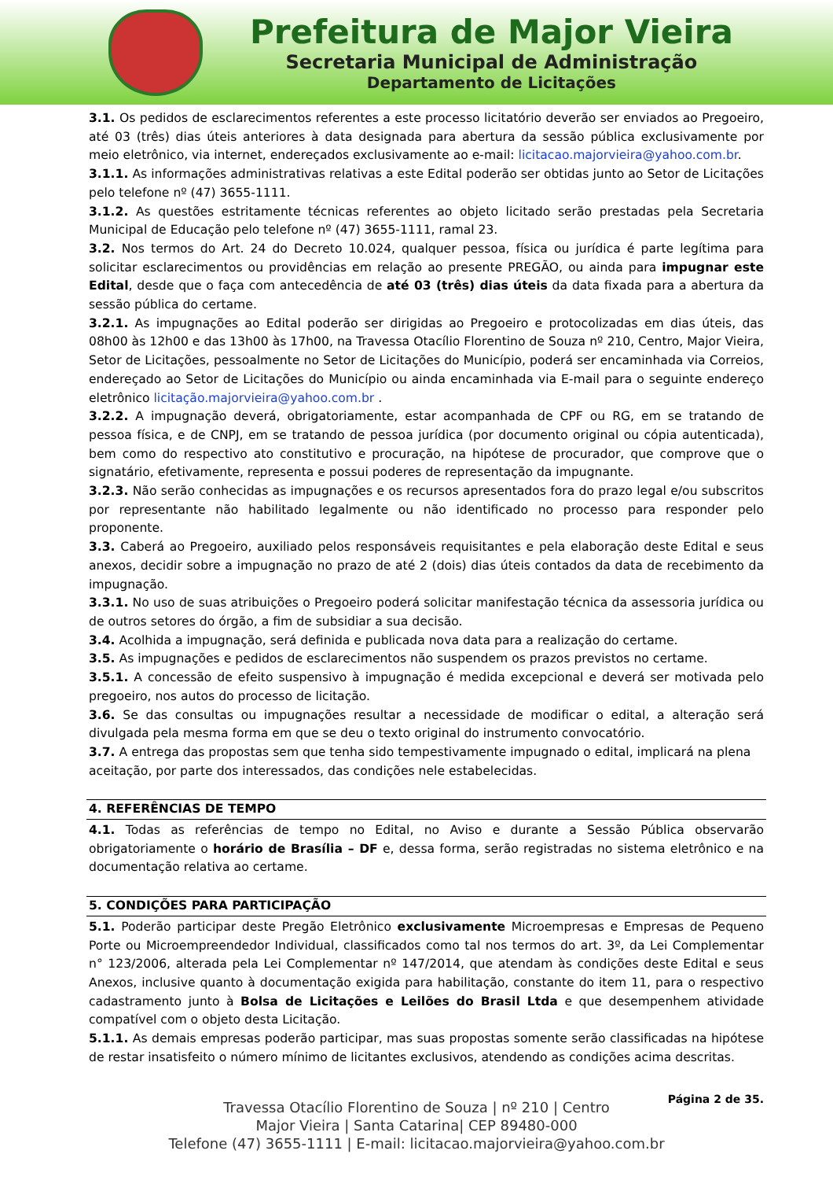Prefeitura de Major Vieira
Secretaria Municipal de Administração
Departamento de Licitações
3.1. Os pedidos de esclarecimentos referentes a este processo licitatório deverão ser enviados ao Pregoeiro, até 03 (três) dias úteis anteriores à data designada para abertura da sessão pública exclusivamente por meio eletrônico, via internet, endereçados exclusivamente ao e-mail: licitacao.majorvieira@yahoo.com.br.
3.1.1. As informações administrativas relativas a este Edital poderão ser obtidas junto ao Setor de Licitações pelo telefone nº (47) 3655-1111.
3.1.2. As questões estritamente técnicas referentes ao objeto licitado serão prestadas pela Secretaria Municipal de Educação pelo telefone nº (47) 3655-1111, ramal 23.
3.2. Nos termos do Art. 24 do Decreto 10.024, qualquer pessoa, física ou jurídica é parte legítima para solicitar esclarecimentos ou providências em relação ao presente PREGÃO, ou ainda para impugnar este Edital, desde que o faça com antecedência de até 03 (três) dias úteis da data fixada para a abertura da sessão pública do certame.
3.2.1. As impugnações ao Edital poderão ser dirigidas ao Pregoeiro e protocolizadas em dias úteis, das 08h00 às 12h00 e das 13h00 às 17h00, na Travessa Otacílio Florentino de Souza nº 210, Centro, Major Vieira, Setor de Licitações, pessoalmente no Setor de Licitações do Município, poderá ser encaminhada via Correios, endereçado ao Setor de Licitações do Município ou ainda encaminhada via E-mail para o seguinte endereço eletrônico licitação.majorvieira@yahoo.com.br .
3.2.2. A impugnação deverá, obrigatoriamente, estar acompanhada de CPF ou RG, em se tratando de pessoa física, e de CNPJ, em se tratando de pessoa jurídica (por documento original ou cópia autenticada), bem como do respectivo ato constitutivo e procuração, na hipótese de procurador, que comprove que o signatário, efetivamente, representa e possui poderes de representação da impugnante.
3.2.3. Não serão conhecidas as impugnações e os recursos apresentados fora do prazo legal e/ou subscritos por representante não habilitado legalmente ou não identificado no processo para responder pelo proponente.
3.3. Caberá ao Pregoeiro, auxiliado pelos responsáveis requisitantes e pela elaboração deste Edital e seus anexos, decidir sobre a impugnação no prazo de até 2 (dois) dias úteis contados da data de recebimento da impugnação.
3.3.1. No uso de suas atribuições o Pregoeiro poderá solicitar manifestação técnica da assessoria jurídica ou de outros setores do órgão, a fim de subsidiar a sua decisão.
3.4. Acolhida a impugnação, será definida e publicada nova data para a realização do certame.
3.5. As impugnações e pedidos de esclarecimentos não suspendem os prazos previstos no certame.
3.5.1. A concessão de efeito suspensivo à impugnação é medida excepcional e deverá ser motivada pelo pregoeiro, nos autos do processo de licitação.
3.6. Se das consultas ou impugnações resultar a necessidade de modificar o edital, a alteração será divulgada pela mesma forma em que se deu o texto original do instrumento convocatório.
3.7. A entrega das propostas sem que tenha sido tempestivamente impugnado o edital, implicará na plena aceitação, por parte dos interessados, das condições nele estabelecidas.
4. REFERÊNCIAS DE TEMPO
4.1. Todas as referências de tempo no Edital, no Aviso e durante a Sessão Pública observarão obrigatoriamente o horário de Brasília – DF e, dessa forma, serão registradas no sistema eletrônico e na documentação relativa ao certame.
5. CONDIÇÕES PARA PARTICIPAÇÃO
5.1. Poderão participar deste Pregão Eletrônico exclusivamente Microempresas e Empresas de Pequeno Porte ou Microempreendedor Individual, classificados como tal nos termos do art. 3º, da Lei Complementar n° 123/2006, alterada pela Lei Complementar nº 147/2014, que atendam às condições deste Edital e seus Anexos, inclusive quanto à documentação exigida para habilitação, constante do item 11, para o respectivo cadastramento junto à Bolsa de Licitações e Leilões do Brasil Ltda e que desempenhem atividade compatível com o objeto desta Licitação.
5.1.1. As demais empresas poderão participar, mas suas propostas somente serão classificadas na hipótese de restar insatisfeito o número mínimo de licitantes exclusivos, atendendo as condições acima descritas.
Página 2 de 35.
Travessa Otacílio Florentino de Souza | nº 210 | Centro
Major Vieira | Santa Catarina| CEP 89480-000
Telefone (47) 3655-1111 | E-mail: licitacao.majorvieira@yahoo.com.br